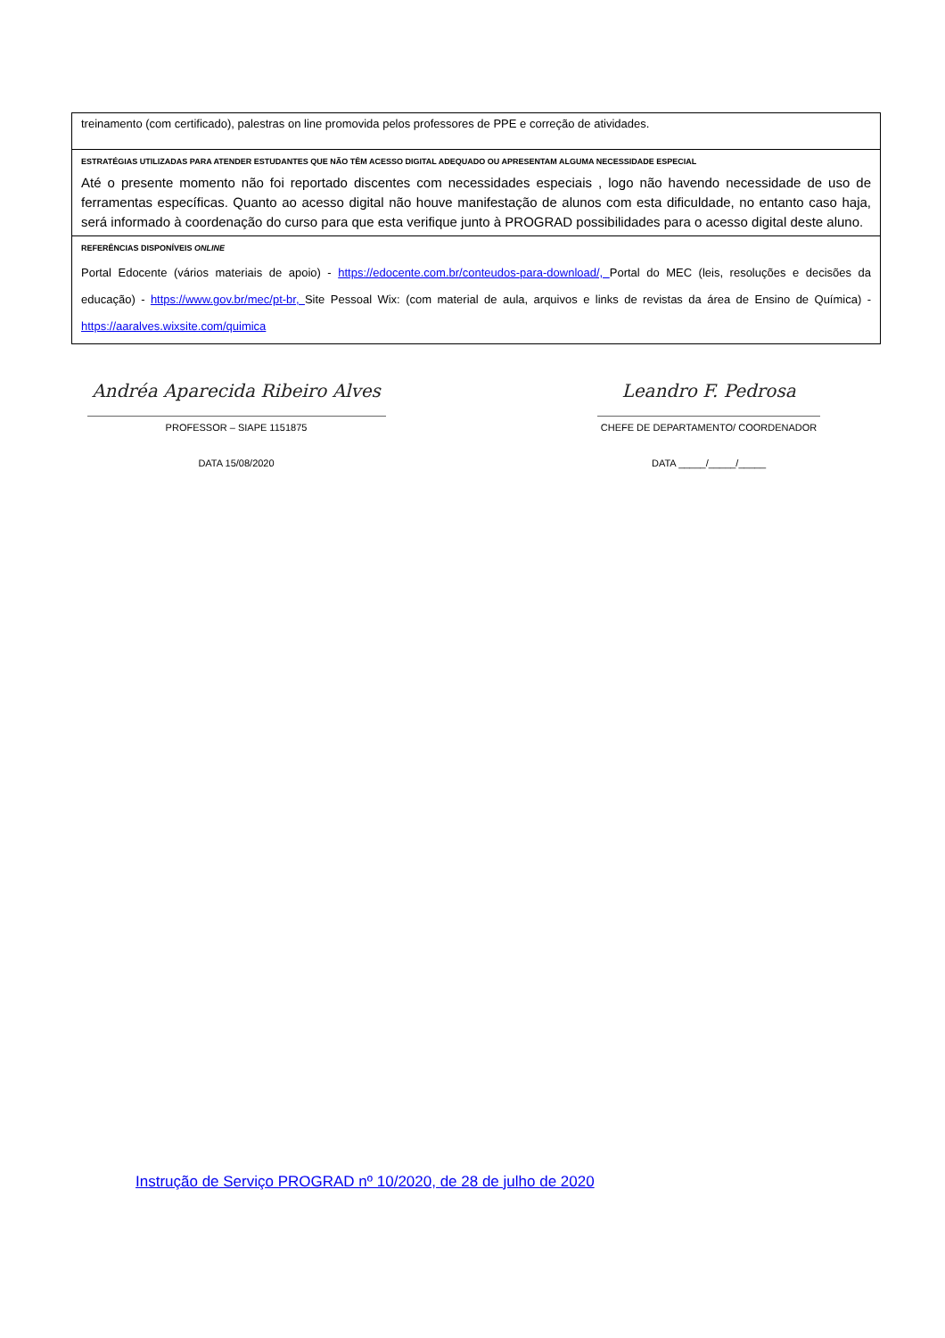| treinamento (com certificado), palestras on line promovida pelos professores de PPE e correção de atividades. |
| ESTRATÉGIAS UTILIZADAS PARA ATENDER ESTUDANTES QUE NÃO TÊM ACESSO DIGITAL ADEQUADO OU APRESENTAM ALGUMA NECESSIDADE ESPECIAL |
| Até o presente momento não foi reportado discentes com necessidades especiais , logo não havendo necessidade de uso de ferramentas específicas. Quanto ao acesso digital não houve manifestação de alunos com esta dificuldade, no entanto caso haja, será informado à coordenação do curso para que esta verifique junto à PROGRAD possibilidades para o acesso digital deste aluno. |
| REFERÊNCIAS DISPONÍVEIS ONLINE |
| Portal Edocente (vários materiais de apoio) - https://edocente.com.br/conteudos-para-download/, Portal do MEC (leis, resoluções e decisões da educação) - https://www.gov.br/mec/pt-br, Site Pessoal Wix: (com material de aula, arquivos e links de revistas da área de Ensino de Química) - https://aaralves.wixsite.com/quimica |
Andréa Aparecida Ribeiro Alves
PROFESSOR – SIAPE 1151875
DATA 15/08/2020
Leandro F. Pedrosa
CHEFE DE DEPARTAMENTO/ COORDENADOR
DATA _____/_____/_____
Instrução de Serviço PROGRAD nº 10/2020, de 28 de julho de 2020